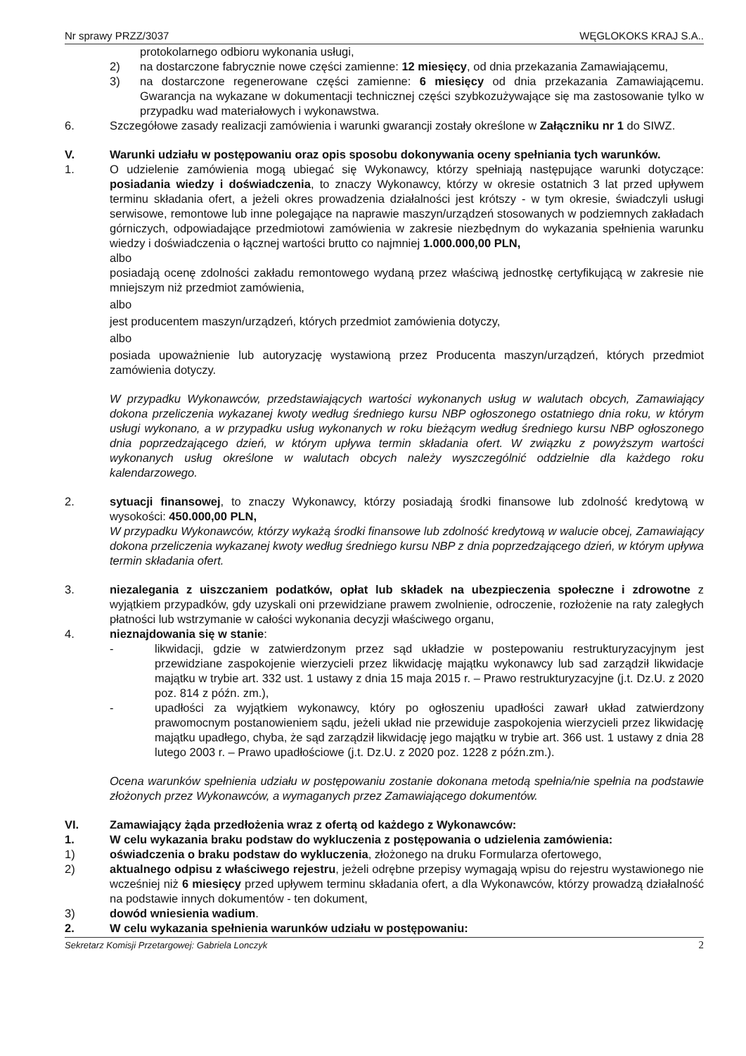Nr sprawy PRZZ/3037 WĘGLOKOKS KRAJ S.A..
protokolarnego odbioru wykonania usługi,
2) na dostarczone fabrycznie nowe części zamienne: 12 miesięcy, od dnia przekazania Zamawiającemu,
3) na dostarczone regenerowane części zamienne: 6 miesięcy od dnia przekazania Zamawiającemu. Gwarancja na wykazane w dokumentacji technicznej części szybkozużywające się ma zastosowanie tylko w przypadku wad materiałowych i wykonawstwa.
6. Szczegółowe zasady realizacji zamówienia i warunki gwarancji zostały określone w Załączniku nr 1 do SIWZ.
V. Warunki udziału w postępowaniu oraz opis sposobu dokonywania oceny spełniania tych warunków.
1. O udzielenie zamówienia mogą ubiegać się Wykonawcy, którzy spełniają następujące warunki dotyczące: posiadania wiedzy i doświadczenia, to znaczy Wykonawcy, którzy w okresie ostatnich 3 lat przed upływem terminu składania ofert, a jeżeli okres prowadzenia działalności jest krótszy - w tym okresie, świadczyli usługi serwisowe, remontowe lub inne polegające na naprawie maszyn/urządzeń stosowanych w podziemnych zakładach górniczych, odpowiadające przedmiotowi zamówienia w zakresie niezbędnym do wykazania spełnienia warunku wiedzy i doświadczenia o łącznej wartości brutto co najmniej 1.000.000,00 PLN,
albo
posiadają ocenę zdolności zakładu remontowego wydaną przez właściwą jednostkę certyfikującą w zakresie nie mniejszym niż przedmiot zamówienia,
albo
jest producentem maszyn/urządzeń, których przedmiot zamówienia dotyczy,
albo
posiada upoważnienie lub autoryzację wystawioną przez Producenta maszyn/urządzeń, których przedmiot zamówienia dotyczy.
W przypadku Wykonawców, przedstawiających wartości wykonanych usług w walutach obcych, Zamawiający dokona przeliczenia wykazanej kwoty według średniego kursu NBP ogłoszonego ostatniego dnia roku, w którym usługi wykonano, a w przypadku usług wykonanych w roku bieżącym według średniego kursu NBP ogłoszonego dnia poprzedzającego dzień, w którym upływa termin składania ofert. W związku z powyższym wartości wykonanych usług określone w walutach obcych należy wyszczególnić oddzielnie dla każdego roku kalendarzowego.
2. sytuacji finansowej, to znaczy Wykonawcy, którzy posiadają środki finansowe lub zdolność kredytową w wysokości: 450.000,00 PLN,
W przypadku Wykonawców, którzy wykażą środki finansowe lub zdolność kredytową w walucie obcej, Zamawiający dokona przeliczenia wykazanej kwoty według średniego kursu NBP z dnia poprzedzającego dzień, w którym upływa termin składania ofert.
3. niezalegania z uiszczaniem podatków, opłat lub składek na ubezpieczenia społeczne i zdrowotne z wyjątkiem przypadków, gdy uzyskali oni przewidziane prawem zwolnienie, odroczenie, rozłożenie na raty zaległych płatności lub wstrzymanie w całości wykonania decyzji właściwego organu,
4. nieznajdowania się w stanie:
- likwidacji, gdzie w zatwierdzonym przez sąd układzie w postepowaniu restrukturyzacyjnym jest przewidziane zaspokojenie wierzycieli przez likwidację majątku wykonawcy lub sad zarządził likwidacje majątku w trybie art. 332 ust. 1 ustawy z dnia 15 maja 2015 r. – Prawo restrukturyzacyjne (j.t. Dz.U. z 2020 poz. 814 z późn. zm.),
- upadłości za wyjątkiem wykonawcy, który po ogłoszeniu upadłości zawarł układ zatwierdzony prawomocnym postanowieniem sądu, jeżeli układ nie przewiduje zaspokojenia wierzycieli przez likwidację majątku upadłego, chyba, że sąd zarządził likwidację jego majątku w trybie art. 366 ust. 1 ustawy z dnia 28 lutego 2003 r. – Prawo upadłościowe (j.t. Dz.U. z 2020 poz. 1228 z późn.zm.).
Ocena warunków spełnienia udziału w postępowaniu zostanie dokonana metodą spełnia/nie spełnia na podstawie złożonych przez Wykonawców, a wymaganych przez Zamawiającego dokumentów.
VI. Zamawiający żąda przedłożenia wraz z ofertą od każdego z Wykonawców:
1. W celu wykazania braku podstaw do wykluczenia z postępowania o udzielenia zamówienia:
1) oświadczenia o braku podstaw do wykluczenia, złożonego na druku Formularza ofertowego,
2) aktualnego odpisu z właściwego rejestru, jeżeli odrębne przepisy wymagają wpisu do rejestru wystawionego nie wcześniej niż 6 miesięcy przed upływem terminu składania ofert, a dla Wykonawców, którzy prowadzą działalność na podstawie innych dokumentów - ten dokument,
3) dowód wniesienia wadium.
2. W celu wykazania spełnienia warunków udziału w postępowaniu:
Sekretarz Komisji Przetargowej: Gabriela Lonczyk 2